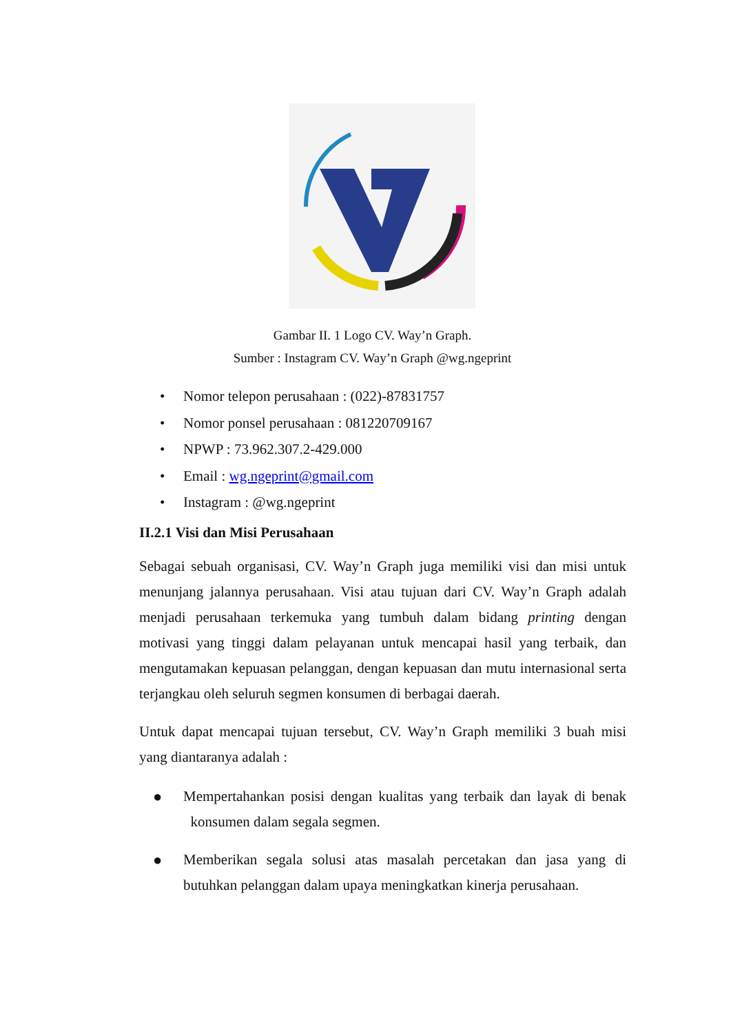Gambar II. 1 Logo CV. Way’n Graph.
Sumber : Instagram CV. Way’n Graph @wg.ngeprint
• Nomor telepon perusahaan : (022)-87831757
• Nomor ponsel perusahaan : 081220709167
• NPWP : 73.962.307.2-429.000
• Email : wg.ngeprint@gmail.com
• Instagram : @wg.ngeprint
II.2.1 Visi dan Misi Perusahaan
Sebagai sebuah organisasi, CV. Way’n Graph juga memiliki visi dan misi untuk menunjang jalannya perusahaan. Visi atau tujuan dari CV. Way’n Graph adalah menjadi perusahaan terkemuka yang tumbuh dalam bidang printing dengan motivasi yang tinggi dalam pelayanan untuk mencapai hasil yang terbaik, dan mengutamakan kepuasan pelanggan, dengan kepuasan dan mutu internasional serta terjangkau oleh seluruh segmen konsumen di berbagai daerah.
Untuk dapat mencapai tujuan tersebut, CV. Way’n Graph memiliki 3 buah misi yang diantaranya adalah :
● Mempertahankan posisi dengan kualitas yang terbaik dan layak di benak konsumen dalam segala segmen.
● Memberikan segala solusi atas masalah percetakan dan jasa yang di butuhkan pelanggan dalam upaya meningkatkan kinerja perusahaan.